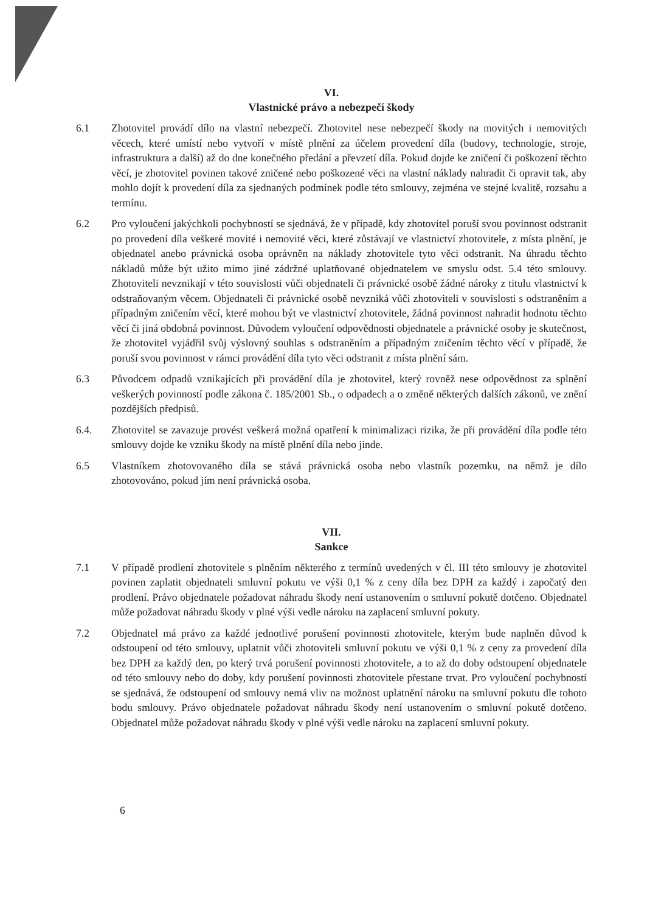VI.
Vlastnické právo a nebezpečí škody
6.1 Zhotovitel provádí dílo na vlastní nebezpečí. Zhotovitel nese nebezpečí škody na movitých i nemovitých věcech, které umístí nebo vytvoří v místě plnění za účelem provedení díla (budovy, technologie, stroje, infrastruktura a další) až do dne konečného předání a převzetí díla. Pokud dojde ke zničení či poškození těchto věcí, je zhotovitel povinen takové zničené nebo poškozené věci na vlastní náklady nahradit či opravit tak, aby mohlo dojít k provedení díla za sjednaných podmínek podle této smlouvy, zejména ve stejné kvalitě, rozsahu a termínu.
6.2 Pro vyloučení jakýchkoli pochybností se sjednává, že v případě, kdy zhotovitel poruší svou povinnost odstranit po provedení díla veškeré movité i nemovité věci, které zůstávají ve vlastnictví zhotovitele, z místa plnění, je objednatel anebo právnická osoba oprávněn na náklady zhotovitele tyto věci odstranit. Na úhradu těchto nákladů může být užito mimo jiné zádržné uplatňované objednatelem ve smyslu odst. 5.4 této smlouvy. Zhotoviteli nevznikají v této souvislosti vůči objednateli či právnické osobě žádné nároky z titulu vlastnictví k odstraňovaným věcem. Objednateli či právnické osobě nevzniká vůči zhotoviteli v souvislosti s odstraněním a případným zničením věcí, které mohou být ve vlastnictví zhotovitele, žádná povinnost nahradit hodnotu těchto věcí či jiná obdobná povinnost. Důvodem vyloučení odpovědnosti objednatele a právnické osoby je skutečnost, že zhotovitel vyjádřil svůj výslovný souhlas s odstraněním a případným zničením těchto věcí v případě, že poruší svou povinnost v rámci provádění díla tyto věci odstranit z místa plnění sám.
6.3 Původcem odpadů vznikajících při provádění díla je zhotovitel, který rovněž nese odpovědnost za splnění veškerých povinností podle zákona č. 185/2001 Sb., o odpadech a o změně některých dalších zákonů, ve znění pozdějších předpisů.
6.4. Zhotovitel se zavazuje provést veškerá možná opatření k minimalizaci rizika, že při provádění díla podle této smlouvy dojde ke vzniku škody na místě plnění díla nebo jinde.
6.5 Vlastníkem zhotovovaného díla se stává právnická osoba nebo vlastník pozemku, na němž je dílo zhotovováno, pokud jím není právnická osoba.
VII.
Sankce
7.1 V případě prodlení zhotovitele s plněním některého z termínů uvedených v čl. III této smlouvy je zhotovitel povinen zaplatit objednateli smluvní pokutu ve výši 0,1 % z ceny díla bez DPH za každý i započatý den prodlení. Právo objednatele požadovat náhradu škody není ustanovením o smluvní pokutě dotčeno. Objednatel může požadovat náhradu škody v plné výši vedle nároku na zaplacení smluvní pokuty.
7.2 Objednatel má právo za každé jednotlivé porušení povinnosti zhotovitele, kterým bude naplněn důvod k odstoupení od této smlouvy, uplatnit vůči zhotoviteli smluvní pokutu ve výši 0,1 % z ceny za provedení díla bez DPH za každý den, po který trvá porušení povinnosti zhotovitele, a to až do doby odstoupení objednatele od této smlouvy nebo do doby, kdy porušení povinnosti zhotovitele přestane trvat. Pro vyloučení pochybností se sjednává, že odstoupení od smlouvy nemá vliv na možnost uplatnění nároku na smluvní pokutu dle tohoto bodu smlouvy. Právo objednatele požadovat náhradu škody není ustanovením o smluvní pokutě dotčeno. Objednatel může požadovat náhradu škody v plné výši vedle nároku na zaplacení smluvní pokuty.
6